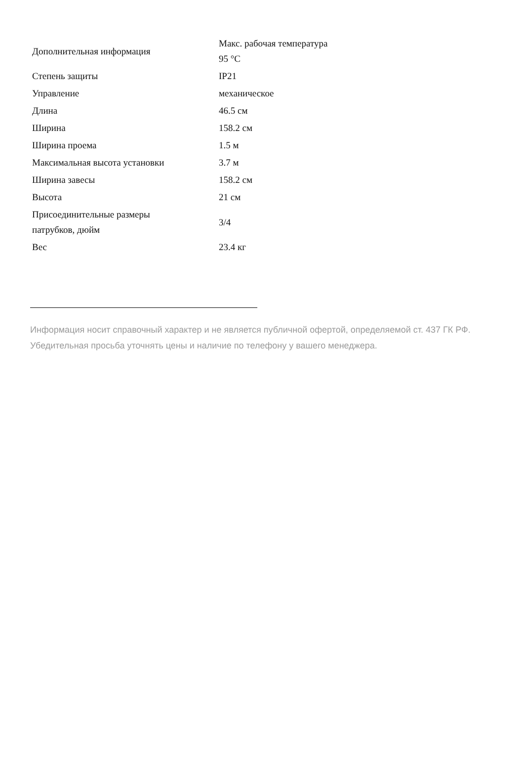| Дополнительная информация | Макс. рабочая температура 95 °C |
| Степень защиты | IP21 |
| Управление | механическое |
| Длина | 46.5 см |
| Ширина | 158.2 см |
| Ширина проема | 1.5 м |
| Максимальная высота установки | 3.7 м |
| Ширина завесы | 158.2 см |
| Высота | 21 см |
| Присоединительные размеры патрубков, дюйм | 3/4 |
| Вес | 23.4 кг |
Информация носит справочный характер и не является публичной офертой, определяемой ст. 437 ГК РФ. Убедительная просьба уточнять цены и наличие по телефону у вашего менеджера.